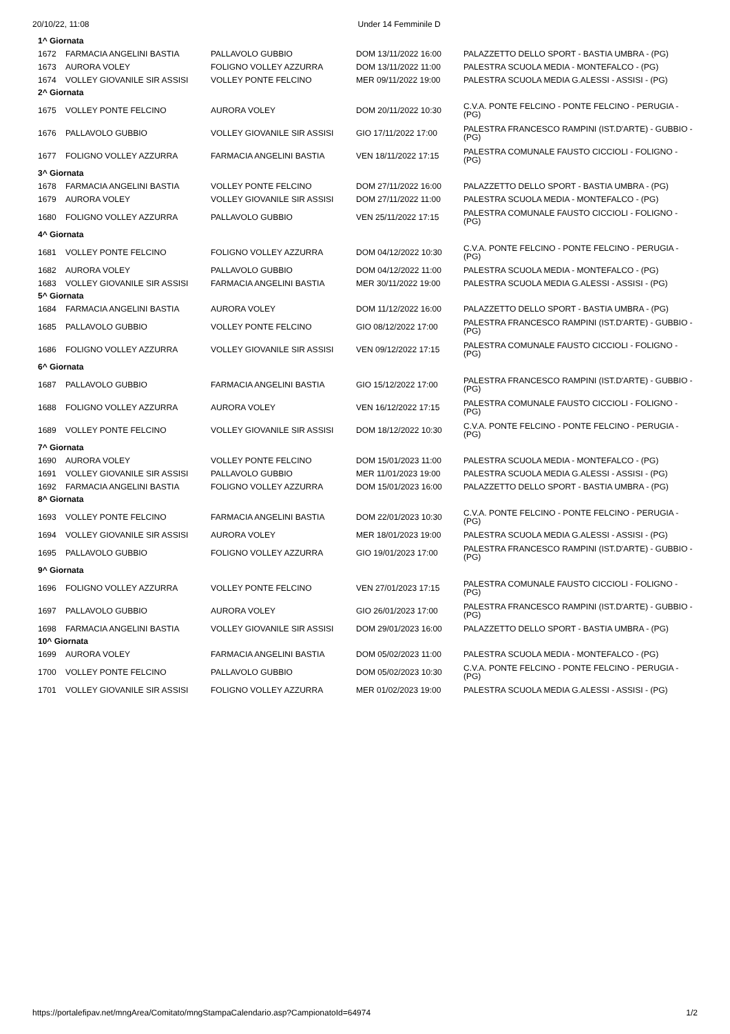20/10/22, 11:08 Under 14 Femminile D
| 1^ Giornata | | | | |
| 1672 | FARMACIA ANGELINI BASTIA | PALLAVOLO GUBBIO | DOM 13/11/2022 16:00 | PALAZZETTO DELLO SPORT - BASTIA UMBRA - (PG) |
| 1673 | AURORA VOLEY | FOLIGNO VOLLEY AZZURRA | DOM 13/11/2022 11:00 | PALESTRA SCUOLA MEDIA - MONTEFALCO - (PG) |
| 1674 | VOLLEY GIOVANILE SIR ASSISI | VOLLEY PONTE FELCINO | MER 09/11/2022 19:00 | PALESTRA SCUOLA MEDIA G.ALESSI - ASSISI - (PG) |
| 2^ Giornata | | | | |
| 1675 | VOLLEY PONTE FELCINO | AURORA VOLEY | DOM 20/11/2022 10:30 | C.V.A. PONTE FELCINO - PONTE FELCINO - PERUGIA - (PG) |
| 1676 | PALLAVOLO GUBBIO | VOLLEY GIOVANILE SIR ASSISI | GIO 17/11/2022 17:00 | PALESTRA FRANCESCO RAMPINI (IST.D'ARTE) - GUBBIO - (PG) |
| 1677 | FOLIGNO VOLLEY AZZURRA | FARMACIA ANGELINI BASTIA | VEN 18/11/2022 17:15 | PALESTRA COMUNALE FAUSTO CICCIOLI - FOLIGNO - (PG) |
| 3^ Giornata | | | | |
| 1678 | FARMACIA ANGELINI BASTIA | VOLLEY PONTE FELCINO | DOM 27/11/2022 16:00 | PALAZZETTO DELLO SPORT - BASTIA UMBRA - (PG) |
| 1679 | AURORA VOLEY | VOLLEY GIOVANILE SIR ASSISI | DOM 27/11/2022 11:00 | PALESTRA SCUOLA MEDIA - MONTEFALCO - (PG) |
| 1680 | FOLIGNO VOLLEY AZZURRA | PALLAVOLO GUBBIO | VEN 25/11/2022 17:15 | PALESTRA COMUNALE FAUSTO CICCIOLI - FOLIGNO - (PG) |
| 4^ Giornata | | | | |
| 1681 | VOLLEY PONTE FELCINO | FOLIGNO VOLLEY AZZURRA | DOM 04/12/2022 10:30 | C.V.A. PONTE FELCINO - PONTE FELCINO - PERUGIA - (PG) |
| 1682 | AURORA VOLEY | PALLAVOLO GUBBIO | DOM 04/12/2022 11:00 | PALESTRA SCUOLA MEDIA - MONTEFALCO - (PG) |
| 1683 | VOLLEY GIOVANILE SIR ASSISI | FARMACIA ANGELINI BASTIA | MER 30/11/2022 19:00 | PALESTRA SCUOLA MEDIA G.ALESSI - ASSISI - (PG) |
| 5^ Giornata | | | | |
| 1684 | FARMACIA ANGELINI BASTIA | AURORA VOLEY | DOM 11/12/2022 16:00 | PALAZZETTO DELLO SPORT - BASTIA UMBRA - (PG) |
| 1685 | PALLAVOLO GUBBIO | VOLLEY PONTE FELCINO | GIO 08/12/2022 17:00 | PALESTRA FRANCESCO RAMPINI (IST.D'ARTE) - GUBBIO - (PG) |
| 1686 | FOLIGNO VOLLEY AZZURRA | VOLLEY GIOVANILE SIR ASSISI | VEN 09/12/2022 17:15 | PALESTRA COMUNALE FAUSTO CICCIOLI - FOLIGNO - (PG) |
| 6^ Giornata | | | | |
| 1687 | PALLAVOLO GUBBIO | FARMACIA ANGELINI BASTIA | GIO 15/12/2022 17:00 | PALESTRA FRANCESCO RAMPINI (IST.D'ARTE) - GUBBIO - (PG) |
| 1688 | FOLIGNO VOLLEY AZZURRA | AURORA VOLEY | VEN 16/12/2022 17:15 | PALESTRA COMUNALE FAUSTO CICCIOLI - FOLIGNO - (PG) |
| 1689 | VOLLEY PONTE FELCINO | VOLLEY GIOVANILE SIR ASSISI | DOM 18/12/2022 10:30 | C.V.A. PONTE FELCINO - PONTE FELCINO - PERUGIA - (PG) |
| 7^ Giornata | | | | |
| 1690 | AURORA VOLEY | VOLLEY PONTE FELCINO | DOM 15/01/2023 11:00 | PALESTRA SCUOLA MEDIA - MONTEFALCO - (PG) |
| 1691 | VOLLEY GIOVANILE SIR ASSISI | PALLAVOLO GUBBIO | MER 11/01/2023 19:00 | PALESTRA SCUOLA MEDIA G.ALESSI - ASSISI - (PG) |
| 1692 | FARMACIA ANGELINI BASTIA | FOLIGNO VOLLEY AZZURRA | DOM 15/01/2023 16:00 | PALAZZETTO DELLO SPORT - BASTIA UMBRA - (PG) |
| 8^ Giornata | | | | |
| 1693 | VOLLEY PONTE FELCINO | FARMACIA ANGELINI BASTIA | DOM 22/01/2023 10:30 | C.V.A. PONTE FELCINO - PONTE FELCINO - PERUGIA - (PG) |
| 1694 | VOLLEY GIOVANILE SIR ASSISI | AURORA VOLEY | MER 18/01/2023 19:00 | PALESTRA SCUOLA MEDIA G.ALESSI - ASSISI - (PG) |
| 1695 | PALLAVOLO GUBBIO | FOLIGNO VOLLEY AZZURRA | GIO 19/01/2023 17:00 | PALESTRA FRANCESCO RAMPINI (IST.D'ARTE) - GUBBIO - (PG) |
| 9^ Giornata | | | | |
| 1696 | FOLIGNO VOLLEY AZZURRA | VOLLEY PONTE FELCINO | VEN 27/01/2023 17:15 | PALESTRA COMUNALE FAUSTO CICCIOLI - FOLIGNO - (PG) |
| 1697 | PALLAVOLO GUBBIO | AURORA VOLEY | GIO 26/01/2023 17:00 | PALESTRA FRANCESCO RAMPINI (IST.D'ARTE) - GUBBIO - (PG) |
| 1698 | FARMACIA ANGELINI BASTIA | VOLLEY GIOVANILE SIR ASSISI | DOM 29/01/2023 16:00 | PALAZZETTO DELLO SPORT - BASTIA UMBRA - (PG) |
| 10^ Giornata | | | | |
| 1699 | AURORA VOLEY | FARMACIA ANGELINI BASTIA | DOM 05/02/2023 11:00 | PALESTRA SCUOLA MEDIA - MONTEFALCO - (PG) |
| 1700 | VOLLEY PONTE FELCINO | PALLAVOLO GUBBIO | DOM 05/02/2023 10:30 | C.V.A. PONTE FELCINO - PONTE FELCINO - PERUGIA - (PG) |
| 1701 | VOLLEY GIOVANILE SIR ASSISI | FOLIGNO VOLLEY AZZURRA | MER 01/02/2023 19:00 | PALESTRA SCUOLA MEDIA G.ALESSI - ASSISI - (PG) |
https://portalefipav.net/mngArea/Comitato/mngStampaCalendario.asp?CampionatoId=64974 1/2